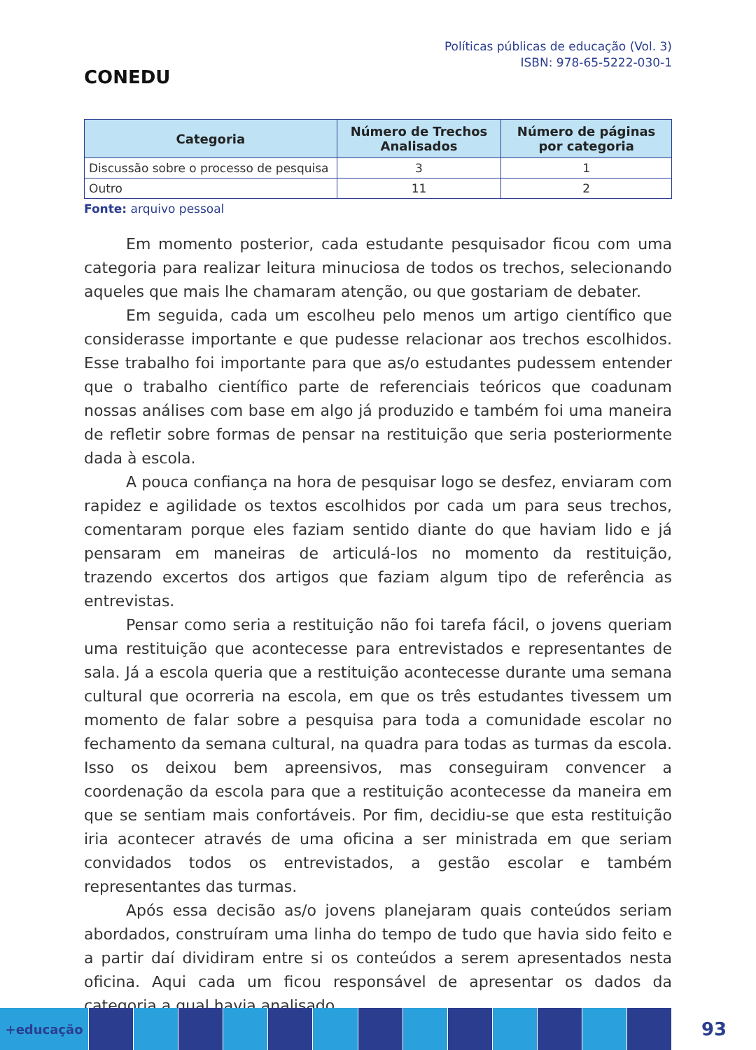CONEDU
Políticas públicas de educação (Vol. 3)
ISBN: 978-65-5222-030-1
| Categoria | Número de Trechos Analisados | Número de páginas por categoria |
| --- | --- | --- |
| Discussão sobre o processo de pesquisa | 3 | 1 |
| Outro | 11 | 2 |
Fonte: arquivo pessoal
Em momento posterior, cada estudante pesquisador ficou com uma categoria para realizar leitura minuciosa de todos os trechos, selecionando aqueles que mais lhe chamaram atenção, ou que gostariam de debater.
Em seguida, cada um escolheu pelo menos um artigo científico que considerasse importante e que pudesse relacionar aos trechos escolhidos. Esse trabalho foi importante para que as/o estudantes pudessem entender que o trabalho científico parte de referenciais teóricos que coadunam nossas análises com base em algo já produzido e também foi uma maneira de refletir sobre formas de pensar na restituição que seria posteriormente dada à escola.
A pouca confiança na hora de pesquisar logo se desfez, enviaram com rapidez e agilidade os textos escolhidos por cada um para seus trechos, comentaram porque eles faziam sentido diante do que haviam lido e já pensaram em maneiras de articulá-los no momento da restituição, trazendo excertos dos artigos que faziam algum tipo de referência as entrevistas.
Pensar como seria a restituição não foi tarefa fácil, o jovens queriam uma restituição que acontecesse para entrevistados e representantes de sala. Já a escola queria que a restituição acontecesse durante uma semana cultural que ocorreria na escola, em que os três estudantes tivessem um momento de falar sobre a pesquisa para toda a comunidade escolar no fechamento da semana cultural, na quadra para todas as turmas da escola. Isso os deixou bem apreensivos, mas conseguiram convencer a coordenação da escola para que a restituição acontecesse da maneira em que se sentiam mais confortáveis. Por fim, decidiu-se que esta restituição iria acontecer através de uma oficina a ser ministrada em que seriam convidados todos os entrevistados, a gestão escolar e também representantes das turmas.
Após essa decisão as/o jovens planejaram quais conteúdos seriam abordados, construíram uma linha do tempo de tudo que havia sido feito e a partir daí dividiram entre si os conteúdos a serem apresentados nesta oficina. Aqui cada um ficou responsável de apresentar os dados da categoria a qual havia analisado.
+educação
93